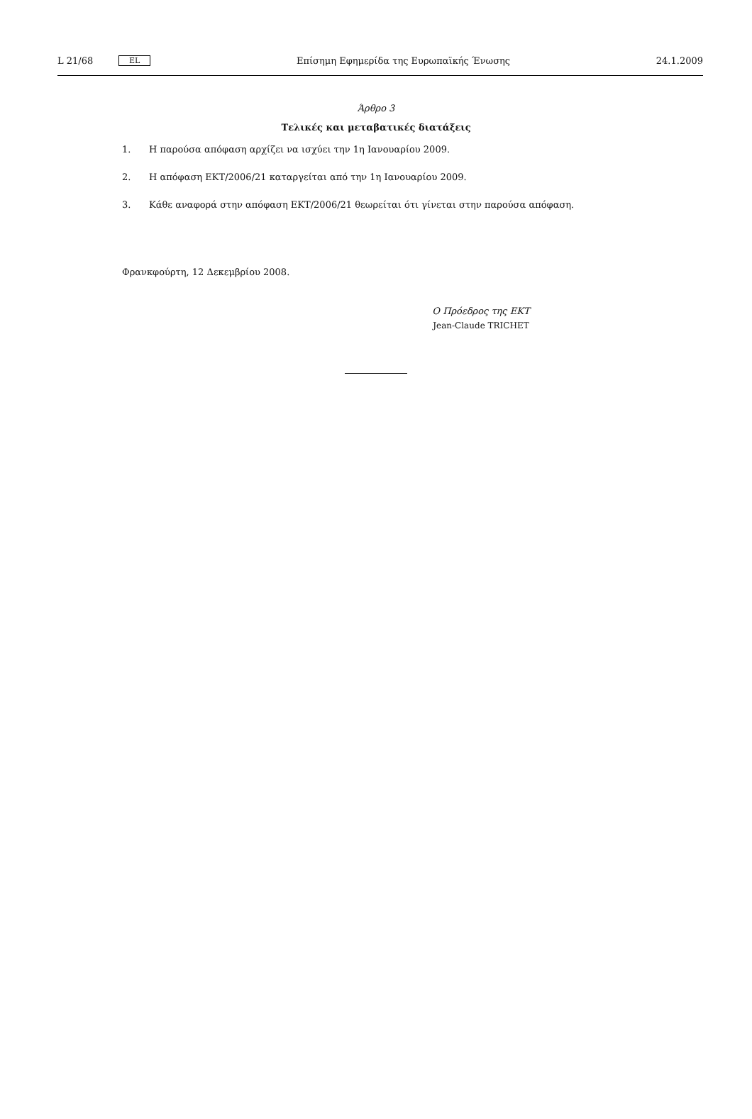L 21/68 EL Επίσημη Εφημερίδα της Ευρωπαϊκής Ένωσης 24.1.2009
Άρθρο 3
Τελικές και μεταβατικές διατάξεις
1. Η παρούσα απόφαση αρχίζει να ισχύει την 1η Ιανουαρίου 2009.
2. Η απόφαση ΕΚΤ/2006/21 καταργείται από την 1η Ιανουαρίου 2009.
3. Κάθε αναφορά στην απόφαση ΕΚΤ/2006/21 θεωρείται ότι γίνεται στην παρούσα απόφαση.
Φρανκφούρτη, 12 Δεκεμβρίου 2008.
Ο Πρόεδρος της ΕΚΤ
Jean-Claude TRICHET